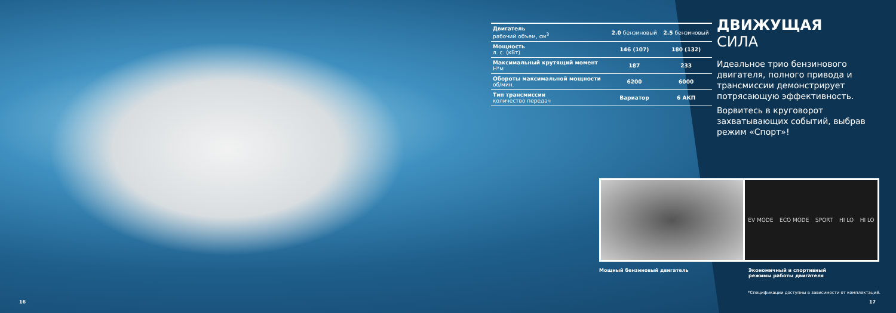| Двигатель рабочий объем, см<sup>3</sup> | 2.0 бензиновый | 2.5 бензиновый |
| Мощность л. с. (кВт) | 146 (107) | 180 (132) |
| Максимальный крутящий момент Н*м | 187 | 233 |
| Обороты максимальной мощности об/мин. | 6200 | 6000 |
| Тип трансмиссии количество передач | Вариатор | 6 АКП |
ДВИЖУЩАЯ
СИЛА
Идеальное трио бензинового двигателя, полного привода и трансмиссии демонстрирует потрясающую эффективность.
Ворвитесь в круговорот захватывающих событий, выбрав режим «Спорт»!
EV MODE ECO MODE SPORT HI LO HI LO
Мощный бензиновый двигатель
Экономичный и спортивный
режимы работы двигателя
*Спецификации доступны в зависимости от комплектаций.
16 17